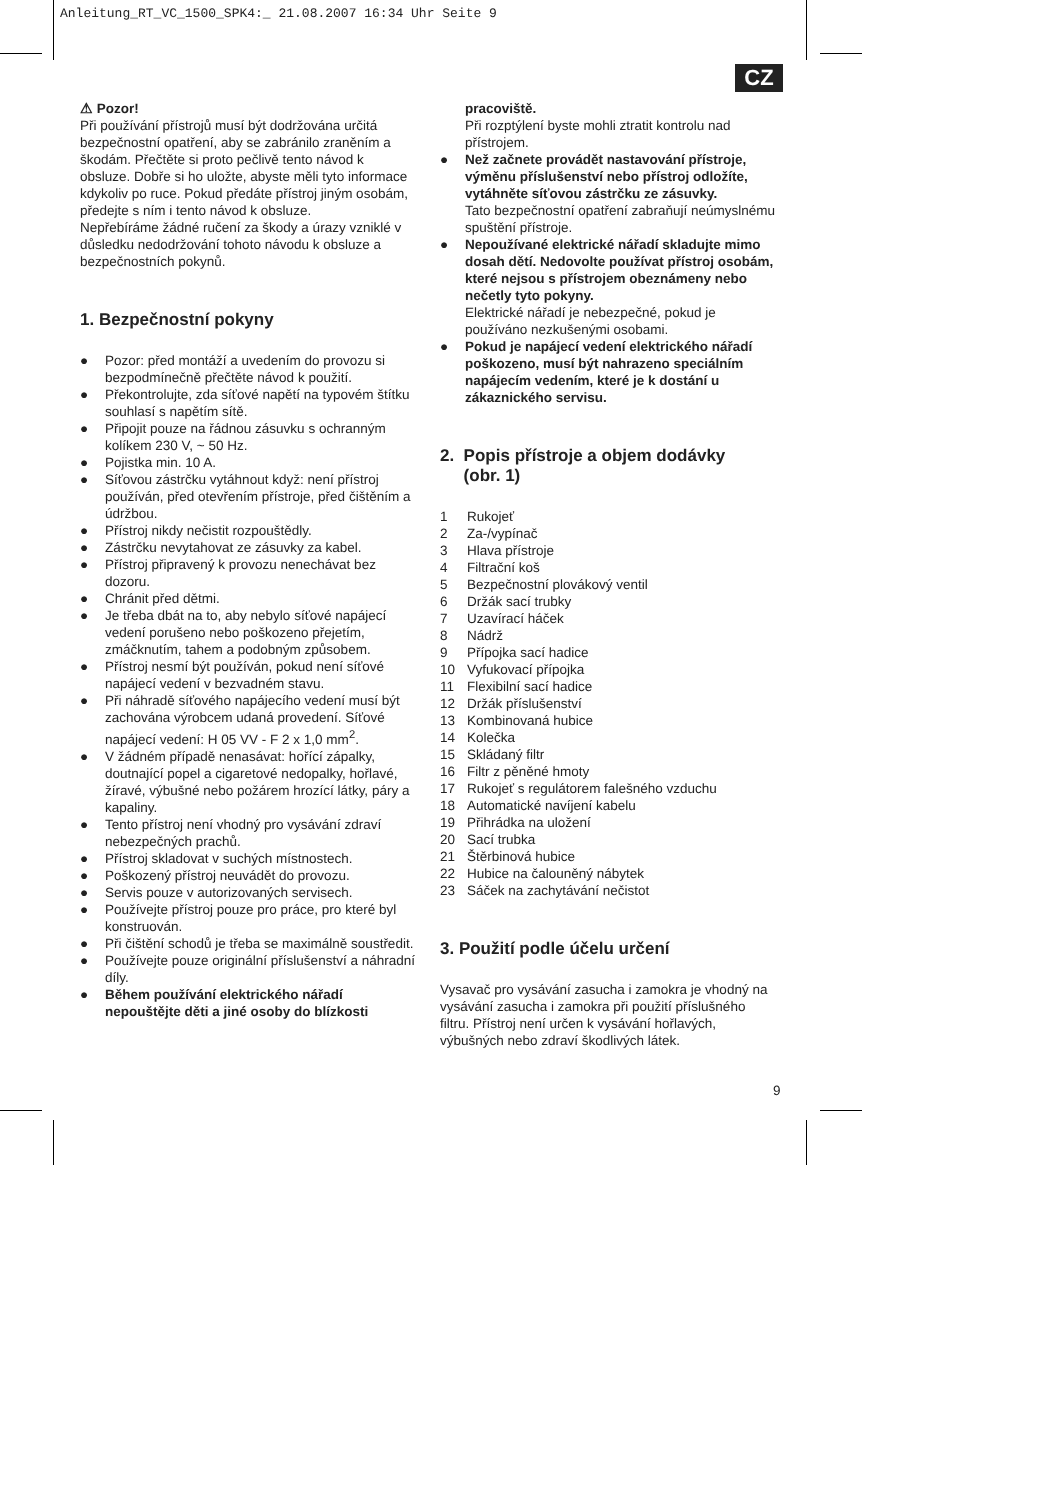Anleitung_RT_VC_1500_SPK4:_ 21.08.2007 16:34 Uhr Seite 9
CZ
⚠ Pozor!
Při používání přístrojů musí být dodržována určitá bezpečnostní opatření, aby se zabránilo zraněním a škodám. Přečtěte si proto pečlivě tento návod k obsluze. Dobře si ho uložte, abyste měli tyto informace kdykoliv po ruce. Pokud předáte přístroj jiným osobám, předejte s ním i tento návod k obsluze.
Nepřebíráme žádné ručení za škody a úrazy vzniklé v důsledku nedodržování tohoto návodu k obsluze a bezpečnostních pokynů.
1. Bezpečnostní pokyny
● Pozor: před montáží a uvedením do provozu si bezpodmínečně přečtěte návod k použití.
● Překontrolujte, zda síťové napětí na typovém štítku souhlasí s napětím sítě.
● Připojit pouze na řádnou zásuvku s ochranným kolíkem 230 V, ~ 50 Hz.
● Pojistka min. 10 A.
● Síťovou zástrčku vytáhnout když: není přístroj používán, před otevřením přístroje, před čištěním a údržbou.
● Přístroj nikdy nečistit rozpouštědly.
● Zástrčku nevytahovat ze zásuvky za kabel.
● Přístroj připravený k provozu nenechávat bez dozoru.
● Chránit před dětmi.
● Je třeba dbát na to, aby nebylo síťové napájecí vedení porušeno nebo poškozeno přejetím, zmáčknutím, tahem a podobným způsobem.
● Přístroj nesmí být používán, pokud není síťové napájecí vedení v bezvadném stavu.
● Při náhradě síťového napájecího vedení musí být zachována výrobcem udaná provedení. Síťové napájecí vedení: H 05 VV - F 2 x 1,0 mm<sup>2</sup>.
● V žádném případě nenasávat: hořící zápalky, doutnající popel a cigaretové nedopalky, hořlavé, žíravé, výbušné nebo požárem hrozící látky, páry a kapaliny.
● Tento přístroj není vhodný pro vysávání zdraví nebezpečných prachů.
● Přístroj skladovat v suchých místnostech.
● Poškozený přístroj neuvádět do provozu.
● Servis pouze v autorizovaných servisech.
● Používejte přístroj pouze pro práce, pro které byl konstruován.
● Při čištění schodů je třeba se maximálně soustředit.
● Používejte pouze originální příslušenství a náhradní díly.
● Během používání elektrického nářadí nepouštějte děti a jiné osoby do blízkosti
pracoviště.
Při rozptýlení byste mohli ztratit kontrolu nad přístrojem.
● Než začnete provádět nastavování přístroje, výměnu příslušenství nebo přístroj odložíte, vytáhněte síťovou zástrčku ze zásuvky.
Tato bezpečnostní opatření zabraňují neúmyslnému spuštění přístroje.
● Nepoužívané elektrické nářadí skladujte mimo dosah dětí. Nedovolte používat přístroj osobám, které nejsou s přístrojem obeznámeny nebo nečetly tyto pokyny.
Elektrické nářadí je nebezpečné, pokud je používáno nezkušenými osobami.
● Pokud je napájecí vedení elektrického nářadí poškozeno, musí být nahrazeno speciálním napájecím vedením, které je k dostání u zákaznického servisu.
2. Popis přístroje a objem dodávky
(obr. 1)
1 Rukojeť
2 Za-/vypínač
3 Hlava přístroje
4 Filtrační koš
5 Bezpečnostní plovákový ventil
6 Držák sací trubky
7 Uzavírací háček
8 Nádrž
9 Přípojka sací hadice
10 Vyfukovací přípojka
11 Flexibilní sací hadice
12 Držák příslušenství
13 Kombinovaná hubice
14 Kolečka
15 Skládaný filtr
16 Filtr z pěněné hmoty
17 Rukojeť s regulátorem falešného vzduchu
18 Automatické navíjení kabelu
19 Přihrádka na uložení
20 Sací trubka
21 Štěrbinová hubice
22 Hubice na čalouněný nábytek
23 Sáček na zachytávání nečistot
3. Použití podle účelu určení
Vysavač pro vysávání zasucha i zamokra je vhodný na vysávání zasucha i zamokra při použití příslušného filtru. Přístroj není určen k vysávání hořlavých, výbušných nebo zdraví škodlivých látek.
9